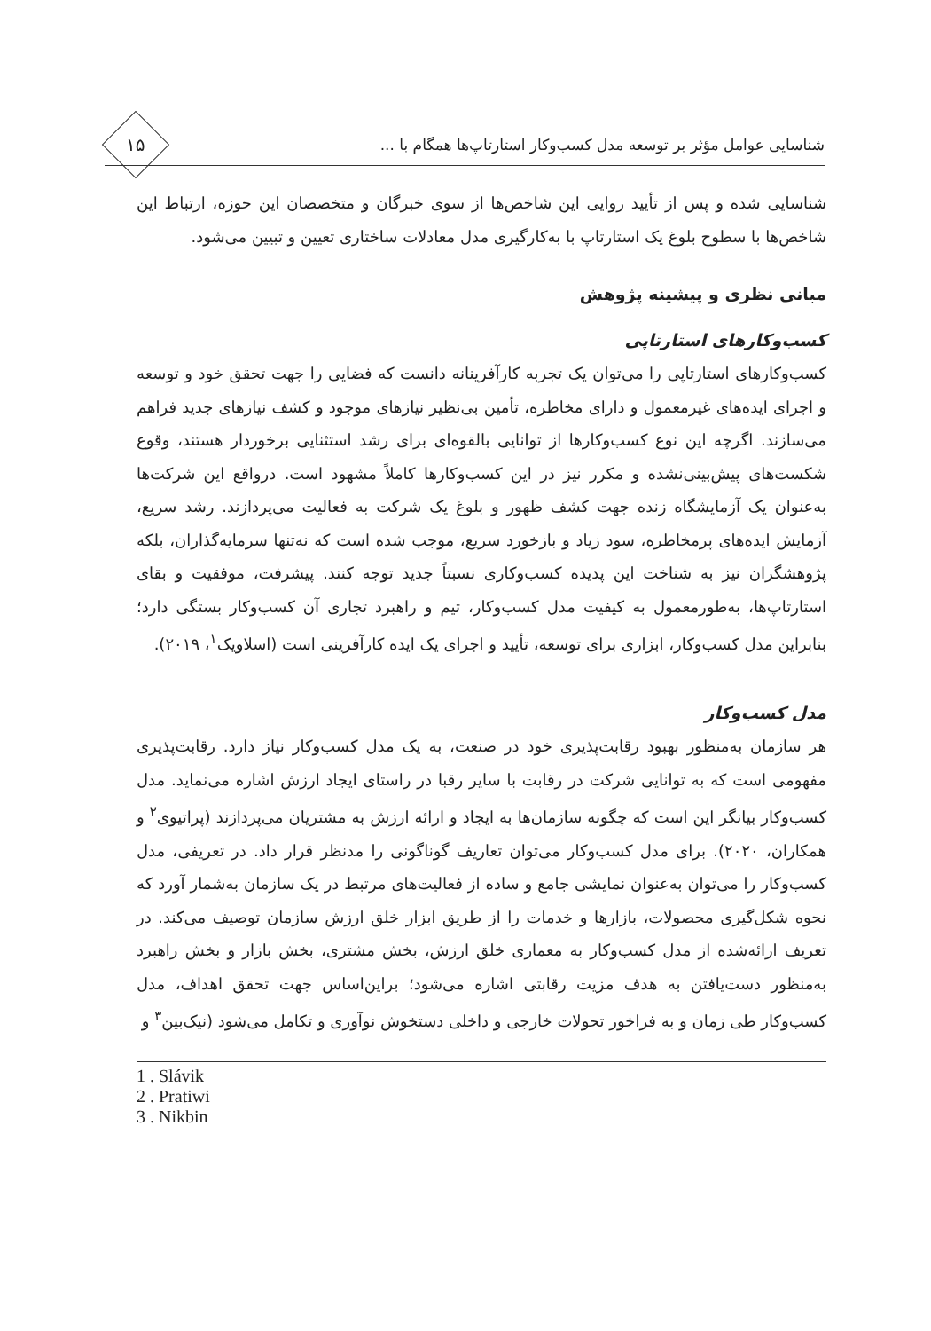شناسایی عوامل مؤثر بر توسعه مدل کسب‌وکار استارتاپ‌ها همگام با ...
۱۵
شناسایی شده و پس از تأیید روایی این شاخص‌ها از سوی خبرگان و متخصصان این حوزه، ارتباط این شاخص‌ها با سطوح بلوغ یک استارتاپ با به‌کارگیری مدل معادلات ساختاری تعیین و تبیین می‌شود.
مبانی نظری و پیشینه پژوهش
کسب‌وکارهای استارتاپی
کسب‌وکارهای استارتاپی را می‌توان یک تجربه کارآفرینانه دانست که فضایی را جهت تحقق خود و توسعه و اجرای ایده‌های غیرمعمول و دارای مخاطره، تأمین بی‌نظیر نیازهای موجود و کشف نیازهای جدید فراهم می‌سازند. اگرچه این نوع کسب‌وکارها از توانایی بالقوه‌ای برای رشد استثنایی برخوردار هستند، وقوع شکست‌های پیش‌بینی‌نشده و مکرر نیز در این کسب‌وکارها کاملاً مشهود است. درواقع این شرکت‌ها به‌عنوان یک آزمایشگاه زنده جهت کشف ظهور و بلوغ یک شرکت به فعالیت می‌پردازند. رشد سریع، آزمایش ایده‌های پرمخاطره، سود زیاد و بازخورد سریع، موجب شده است که نه‌تنها سرمایه‌گذاران، بلکه پژوهشگران نیز به شناخت این پدیده کسب‌وکاری نسبتاً جدید توجه کنند. پیشرفت، موفقیت و بقای استارتاپ‌ها، به‌طورمعمول به کیفیت مدل کسب‌وکار، تیم و راهبرد تجاری آن کسب‌وکار بستگی دارد؛ بنابراین مدل کسب‌وکار، ابزاری برای توسعه، تأیید و اجرای یک ایده کارآفرینی است (اسلاویک<sup>۱</sup>، ۲۰۱۹).
مدل کسب‌وکار
هر سازمان به‌منظور بهبود رقابت‌پذیری خود در صنعت، به یک مدل کسب‌وکار نیاز دارد. رقابت‌پذیری مفهومی است که به توانایی شرکت در رقابت با سایر رقبا در راستای ایجاد ارزش اشاره می‌نماید. مدل کسب‌وکار بیانگر این است که چگونه سازمان‌ها به ایجاد و ارائه ارزش به مشتریان می‌پردازند (پراتیوی<sup>۲</sup> و همکاران، ۲۰۲۰). برای مدل کسب‌وکار می‌توان تعاریف گوناگونی را مدنظر قرار داد. در تعریفی، مدل کسب‌وکار را می‌توان به‌عنوان نمایشی جامع و ساده از فعالیت‌های مرتبط در یک سازمان به‌شمار آورد که نحوه شکل‌گیری محصولات، بازارها و خدمات را از طریق ابزار خلق ارزش سازمان توصیف می‌کند. در تعریف ارائه‌شده از مدل کسب‌وکار به معماری خلق ارزش، بخش مشتری، بخش بازار و بخش راهبرد به‌منظور دست‌یافتن به هدف مزیت رقابتی اشاره می‌شود؛ براین‌اساس جهت تحقق اهداف، مدل کسب‌وکار طی زمان و به فراخور تحولات خارجی و داخلی دستخوش نوآوری و تکامل می‌شود (نیک‌بین<sup>۳</sup> و
1 . Slávik
2 . Pratiwi
3 . Nikbin